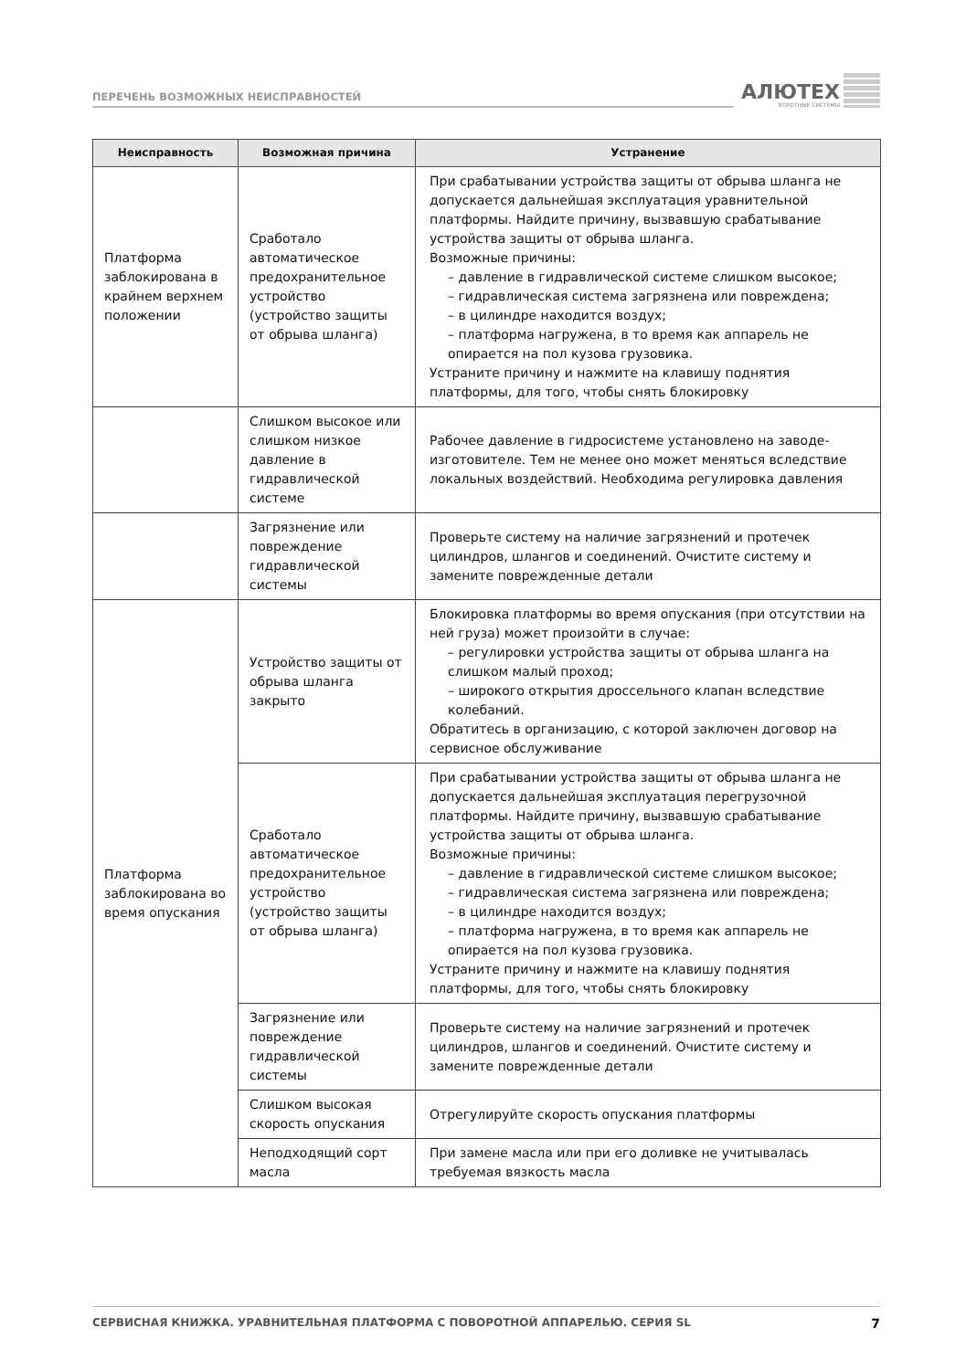ПЕРЕЧЕНЬ ВОЗМОЖНЫХ НЕИСПРАВНОСТЕЙ
АЛЮТЕХ
ВОРОТНЫЕ СИСТЕМЫ
| Неисправность | Возможная причина | Устранение |
| --- | --- | --- |
| Платформа заблокирована в крайнем верхнем положении | Сработало автоматическое предохранительное устройство (устройство защиты от обрыва шланга) | При срабатывании устройства защиты от обрыва шланга не допускается дальнейшая эксплуатация уравнительной платформы. Найдите причину, вызвавшую срабатывание устройства защиты от обрыва шланга. Возможные причины: – давление в гидравлической системе слишком высокое; – гидравлическая система загрязнена или повреждена; – в цилиндре находится воздух; – платформа нагружена, в то время как аппарель не опирается на пол кузова грузовика. Устраните причину и нажмите на клавишу поднятия платформы, для того, чтобы снять блокировку |
| | Слишком высокое или слишком низкое давление в гидравлической системе | Рабочее давление в гидросистеме установлено на заводе-изготовителе. Тем не менее оно может меняться вследствие локальных воздействий. Необходима регулировка давления |
| | Загрязнение или повреждение гидравлической системы | Проверьте систему на наличие загрязнений и протечек цилиндров, шлангов и соединений. Очистите систему и замените поврежденные детали |
| Платформа заблокирована во время опускания | Устройство защиты от обрыва шланга закрыто | Блокировка платформы во время опускания (при отсутствии на ней груза) может произойти в случае: – регулировки устройства защиты от обрыва шланга на слишком малый проход; – широкого открытия дроссельного клапан вследствие колебаний. Обратитесь в организацию, с которой заключен договор на сервисное обслуживание |
| | Сработало автоматическое предохранительное устройство (устройство защиты от обрыва шланга) | При срабатывании устройства защиты от обрыва шланга не допускается дальнейшая эксплуатация перегрузочной платформы. Найдите причину, вызвавшую срабатывание устройства защиты от обрыва шланга. Возможные причины: – давление в гидравлической системе слишком высокое; – гидравлическая система загрязнена или повреждена; – в цилиндре находится воздух; – платформа нагружена, в то время как аппарель не опирается на пол кузова грузовика. Устраните причину и нажмите на клавишу поднятия платформы, для того, чтобы снять блокировку |
| | Загрязнение или повреждение гидравлической системы | Проверьте систему на наличие загрязнений и протечек цилиндров, шлангов и соединений. Очистите систему и замените поврежденные детали |
| | Слишком высокая скорость опускания | Отрегулируйте скорость опускания платформы |
| | Неподходящий сорт масла | При замене масла или при его доливке не учитывалась требуемая вязкость масла |
СЕРВИСНАЯ КНИЖКА. УРАВНИТЕЛЬНАЯ ПЛАТФОРМА С ПОВОРОТНОЙ АППАРЕЛЬЮ. СЕРИЯ SL 7